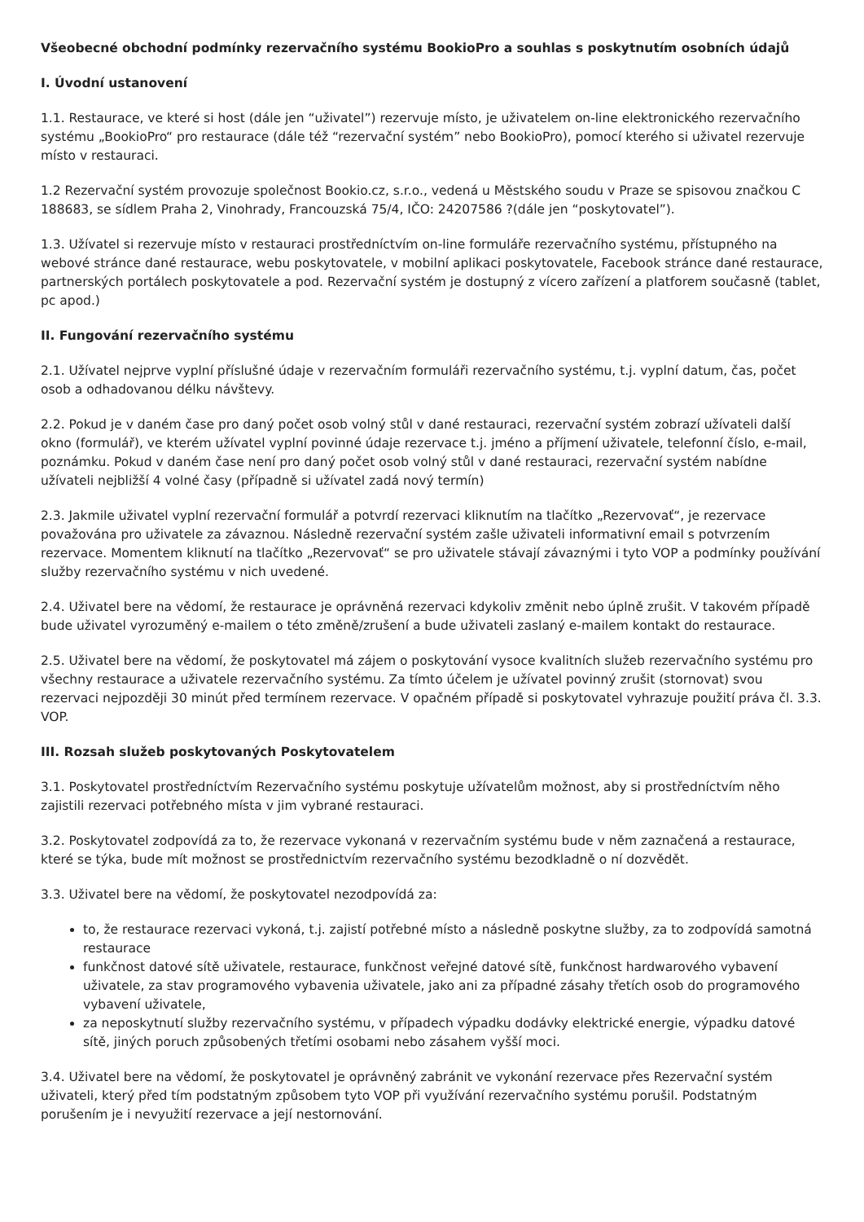Všeobecné obchodní podmínky rezervačního systému BookioPro a souhlas s poskytnutím osobních údajů
I. Úvodní ustanovení
1.1. Restaurace, ve které si host (dále jen “uživatel”) rezervuje místo, je uživatelem on-line elektronického rezervačního systému „BookioPro“ pro restaurace (dále též “rezervační systém” nebo BookioPro), pomocí kterého si uživatel rezervuje místo v restauraci.
1.2 Rezervační systém provozuje společnost Bookio.cz, s.r.o., vedená u Městského soudu v Praze se spisovou značkou C 188683, se sídlem Praha 2, Vinohrady, Francouzská 75/4, IČO: 24207586 ?(dále jen “poskytovatel”).
1.3. Užívatel si rezervuje místo v restauraci prostředníctvím on-line formuláře rezervačního systému, přístupného na webové stránce dané restaurace, webu poskytovatele, v mobilní aplikaci poskytovatele, Facebook stránce dané restaurace, partnerských portálech poskytovatele a pod. Rezervační systém je dostupný z vícero zařízení a platforem současně (tablet, pc apod.)
II. Fungování rezervačního systému
2.1. Užívatel nejprve vyplní příslušné údaje v rezervačním formuláři rezervačního systému, t.j. vyplní datum, čas, počet osob a odhadovanou délku návštevy.
2.2. Pokud je v daném čase pro daný počet osob volný stůl v dané restauraci, rezervační systém zobrazí užívateli další okno (formulář), ve kterém užívatel vyplní povinné údaje rezervace t.j. jméno a příjmení uživatele, telefonní číslo, e-mail, poznámku. Pokud v daném čase není pro daný počet osob volný stůl v dané restauraci, rezervační systém nabídne užívateli nejbližší 4 volné časy (případně si užívatel zadá nový termín)
2.3. Jakmile uživatel vyplní rezervační formulář a potvrdí rezervaci kliknutím na tlačítko „Rezervovať“, je rezervace považována pro uživatele za závaznou. Následně rezervační systém zašle uživateli informativní email s potvrzením rezervace. Momentem kliknutí na tlačítko „Rezervovať“ se pro uživatele stávají závaznými i tyto VOP a podmínky používání služby rezervačního systému v nich uvedené.
2.4. Uživatel bere na vědomí, že restaurace je oprávněná rezervaci kdykoliv změnit nebo úplně zrušit. V takovém případě bude uživatel vyrozuměný e-mailem o této změně/zrušení a bude uživateli zaslaný e-mailem kontakt do restaurace.
2.5. Uživatel bere na vědomí, že poskytovatel má zájem o poskytování vysoce kvalitních služeb rezervačního systému pro všechny restaurace a uživatele rezervačního systému. Za tímto účelem je užívatel povinný zrušit (stornovat) svou rezervaci nejpozději 30 minút před termínem rezervace. V opačném případě si poskytovatel vyhrazuje použití práva čl. 3.3. VOP.
III. Rozsah služeb poskytovaných Poskytovatelem
3.1. Poskytovatel prostředníctvím Rezervačního systému poskytuje užívatelům možnost, aby si prostředníctvím něho zajistili rezervaci potřebného místa v jim vybrané restauraci.
3.2. Poskytovatel zodpovídá za to, že rezervace vykonaná v rezervačním systému bude v něm zaznačená a restaurace, které se týka, bude mít možnost se prostřednictvím rezervačního systému bezodkladně o ní dozvědět.
3.3. Uživatel bere na vědomí, že poskytovatel nezodpovídá za:
to, že restaurace rezervaci vykoná, t.j. zajistí potřebné místo a následně poskytne služby, za to zodpovídá samotná restaurace
funkčnost datové sítě uživatele, restaurace, funkčnost veřejné datové sítě, funkčnost hardwarového vybavení uživatele, za stav programového vybavenia uživatele, jako ani za případné zásahy třetích osob do programového vybavení uživatele,
za neposkytnutí služby rezervačního systému, v případech výpadku dodávky elektrické energie, výpadku datové sítě, jiných poruch způsobených třetími osobami nebo zásahem vyšší moci.
3.4. Uživatel bere na vědomí, že poskytovatel je oprávněný zabránit ve vykonání rezervace přes Rezervační systém uživateli, který před tím podstatným způsobem tyto VOP při využívání rezervačního systému porušil. Podstatným porušením je i nevyužití rezervace a její nestornování.